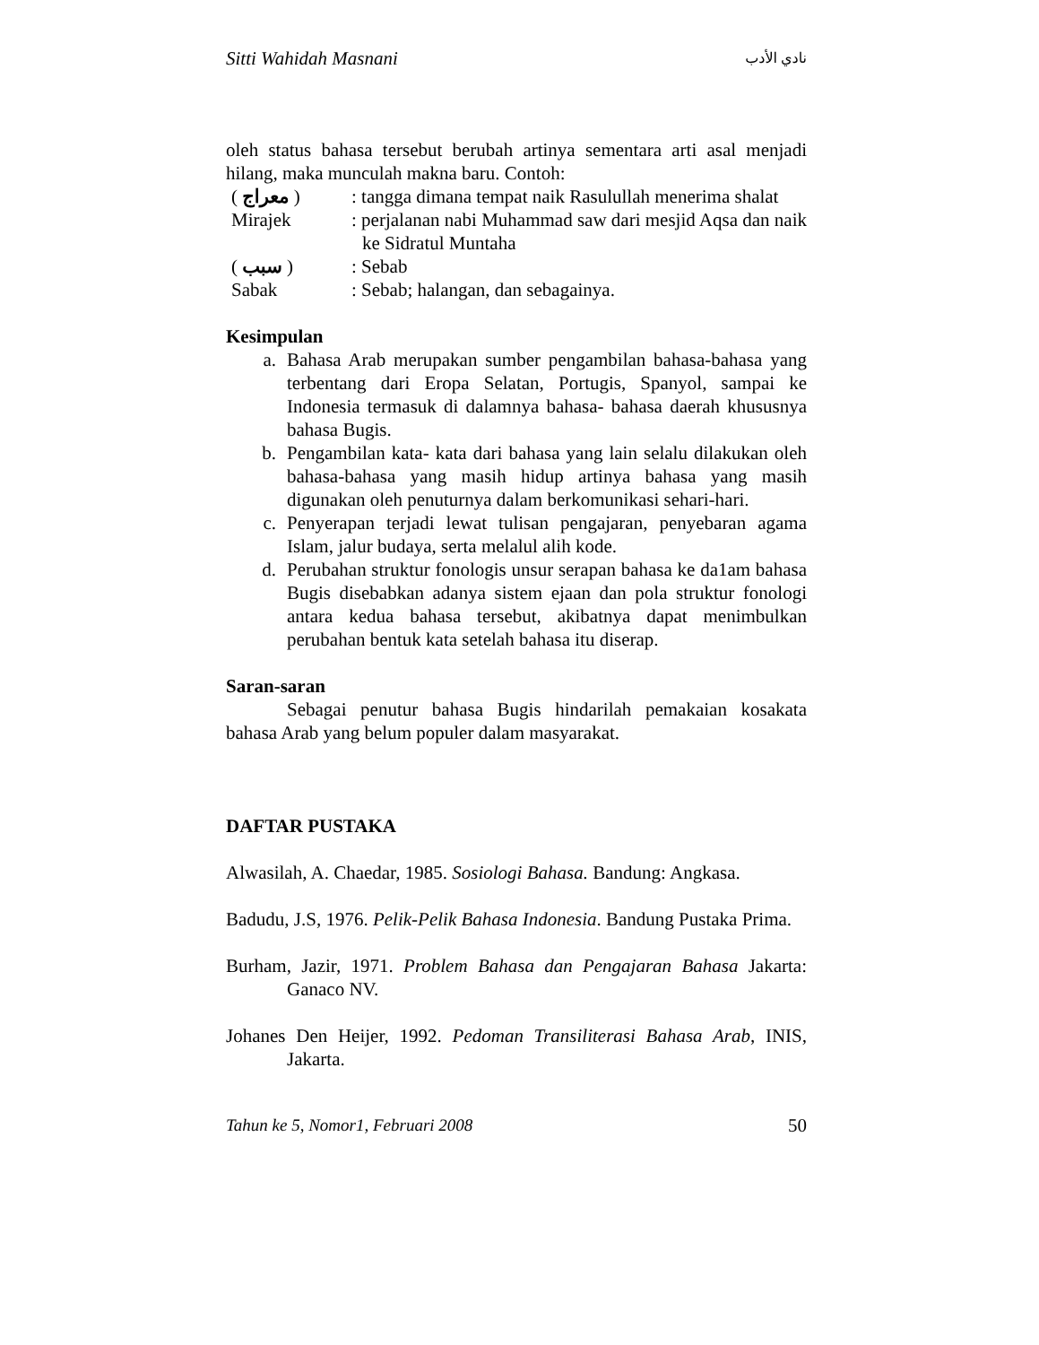Sitti Wahidah Masnani نادي الأدب
oleh status bahasa tersebut berubah artinya sementara arti asal menjadi hilang, maka munculah makna baru. Contoh:
( معراج ): tangga dimana tempat naik Rasulullah menerima shalat
Mirajek: perjalanan nabi Muhammad saw dari mesjid Aqsa dan naik ke Sidratul Muntaha
( سبب ): Sebab
Sabak: Sebab; halangan, dan sebagainya.
Kesimpulan
a. Bahasa Arab merupakan sumber pengambilan bahasa-bahasa yang terbentang dari Eropa Selatan, Portugis, Spanyol, sampai ke Indonesia termasuk di dalamnya bahasa- bahasa daerah khususnya bahasa Bugis.
b. Pengambilan kata- kata dari bahasa yang lain selalu dilakukan oleh bahasa-bahasa yang masih hidup artinya bahasa yang masih digunakan oleh penuturnya dalam berkomunikasi sehari-hari.
c. Penyerapan terjadi lewat tulisan pengajaran, penyebaran agama Islam, jalur budaya, serta melalul alih kode.
d. Perubahan struktur fonologis unsur serapan bahasa ke da1am bahasa Bugis disebabkan adanya sistem ejaan dan pola struktur fonologi antara kedua bahasa tersebut, akibatnya dapat menimbulkan perubahan bentuk kata setelah bahasa itu diserap.
Saran-saran
Sebagai penutur bahasa Bugis hindarilah pemakaian kosakata bahasa Arab yang belum populer dalam masyarakat.
DAFTAR PUSTAKA
Alwasilah, A. Chaedar, 1985. Sosiologi Bahasa. Bandung: Angkasa.
Badudu, J.S, 1976. Pelik-Pelik Bahasa Indonesia. Bandung Pustaka Prima.
Burham, Jazir, 1971. Problem Bahasa dan Pengajaran Bahasa Jakarta: Ganaco NV.
Johanes Den Heijer, 1992. Pedoman Transiliterasi Bahasa Arab, INIS, Jakarta.
Tahun ke 5, Nomor1, Februari 2008 50